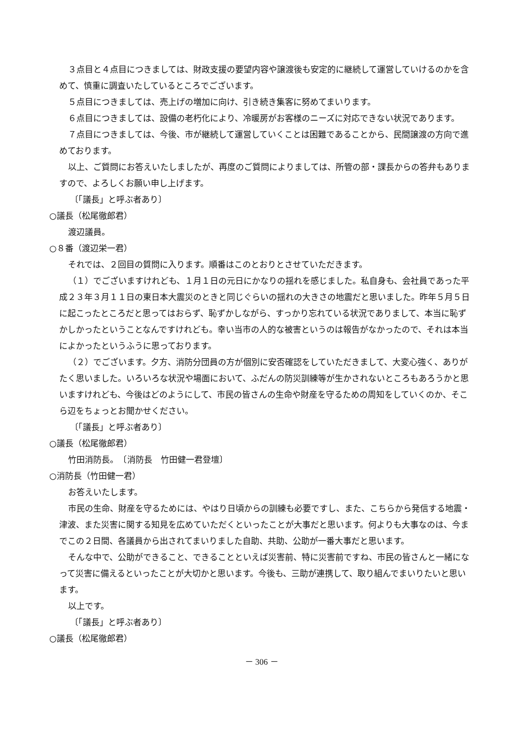３点目と４点目につきましては、財政支援の要望内容や譲渡後も安定的に継続して運営していけるのかを含めて、慎重に調査いたしているところでございます。
５点目につきましては、売上げの増加に向け、引き続き集客に努めてまいります。
６点目につきましては、設備の老朽化により、冷暖房がお客様のニーズに対応できない状況であります。
７点目につきましては、今後、市が継続して運営していくことは困難であることから、民間譲渡の方向で進めております。
以上、ご質問にお答えいたしましたが、再度のご質問によりましては、所管の部・課長からの答弁もありますので、よろしくお願い申し上げます。
〔「議長」と呼ぶ者あり〕
○議長（松尾徹郎君）
渡辺議員。
○８番（渡辺栄一君）
それでは、２回目の質問に入ります。順番はこのとおりとさせていただきます。
（１）でございますけれども、１月１日の元日にかなりの揺れを感じました。私自身も、会社員であった平成２３年３月１１日の東日本大震災のときと同じぐらいの揺れの大きさの地震だと思いました。昨年５月５日に起こったところだと思ってはおらず、恥ずかしながら、すっかり忘れている状況でありまして、本当に恥ずかしかったということなんですけれども。幸い当市の人的な被害というのは報告がなかったので、それは本当によかったというふうに思っております。
（２）でございます。夕方、消防分団員の方が個別に安否確認をしていただきまして、大変心強く、ありがたく思いました。いろいろな状況や場面において、ふだんの防災訓練等が生かされないところもあろうかと思いますけれども、今後はどのようにして、市民の皆さんの生命や財産を守るための周知をしていくのか、そこら辺をちょっとお聞かせください。
〔「議長」と呼ぶ者あり〕
○議長（松尾徹郎君）
竹田消防長。　〔消防長　竹田健一君登壇〕
○消防長（竹田健一君）
お答えいたします。
市民の生命、財産を守るためには、やはり日頃からの訓練も必要ですし、また、こちらから発信する地震・津波、また災害に関する知見を広めていただくといったことが大事だと思います。何よりも大事なのは、今までこの２日間、各議員から出されてまいりました自助、共助、公助が一番大事だと思います。
そんな中で、公助ができること、できることといえば災害前、特に災害前ですね、市民の皆さんと一緒になって災害に備えるといったことが大切かと思います。今後も、三助が連携して、取り組んでまいりたいと思います。
以上です。
〔「議長」と呼ぶ者あり〕
○議長（松尾徹郎君）
－ 306 －